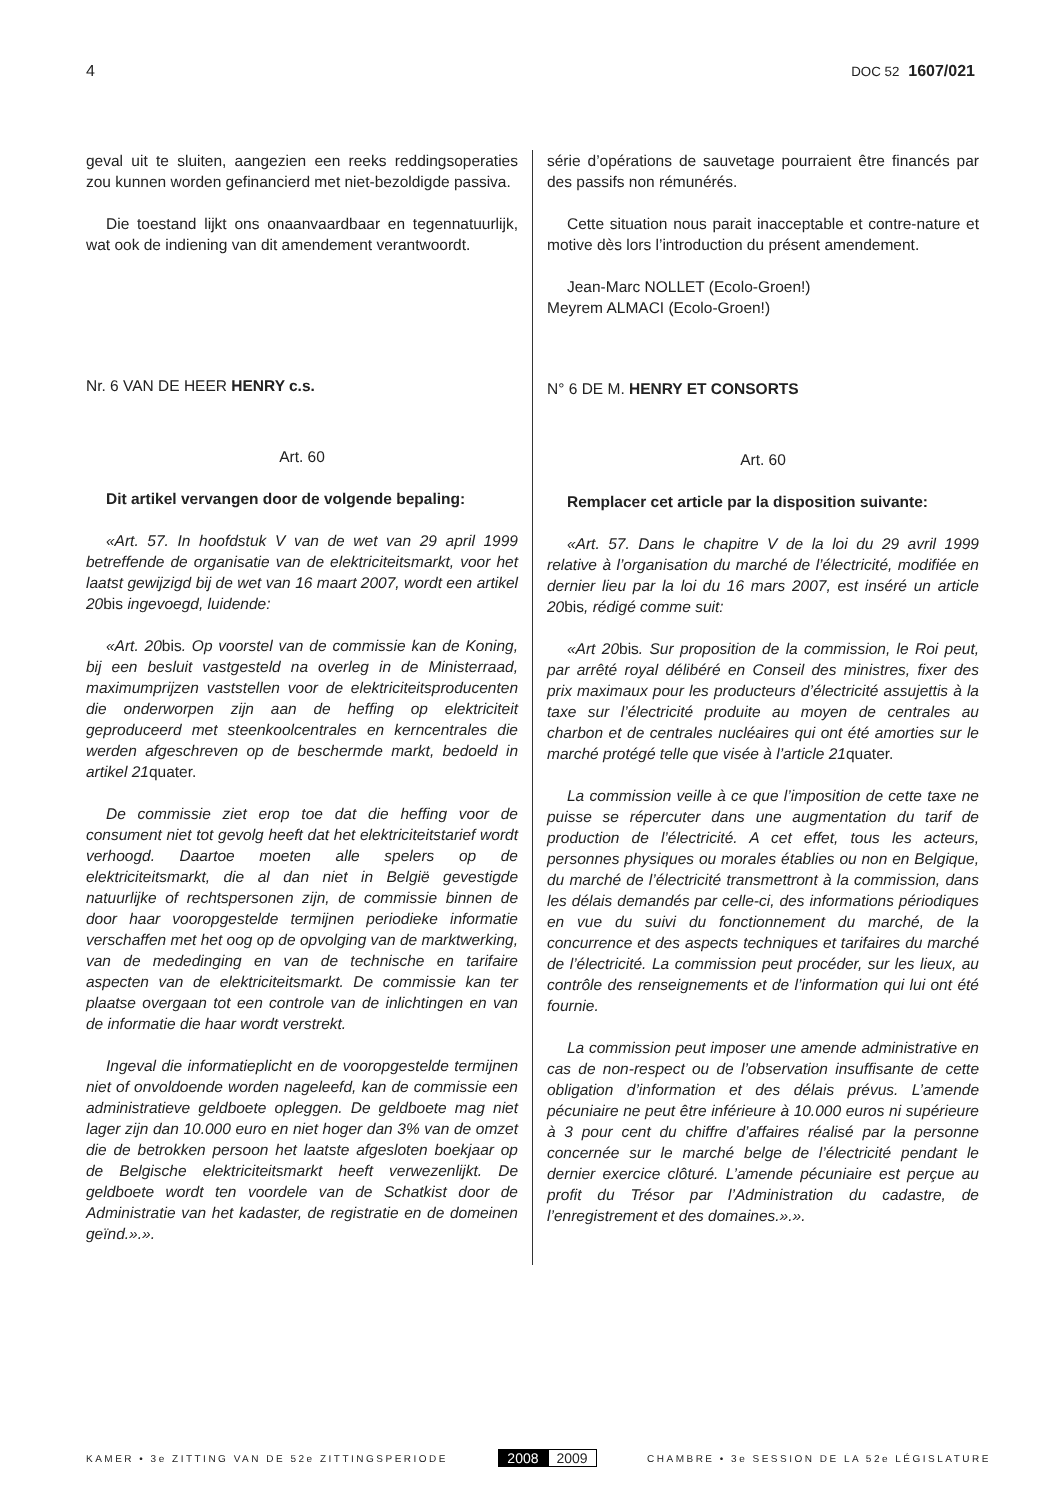4 DOC 52 1607/021
geval uit te sluiten, aangezien een reeks reddingsoperaties zou kunnen worden gefinancierd met niet-bezoldigde passiva.
Die toestand lijkt ons onaanvaardbaar en tegennatuurlijk, wat ook de indiening van dit amendement verantwoordt.
Nr. 6 VAN DE HEER HENRY c.s.
Art. 60
Dit artikel vervangen door de volgende bepaling:
«Art. 57. In hoofdstuk V van de wet van 29 april 1999 betreffende de organisatie van de elektriciteitsmarkt, voor het laatst gewijzigd bij de wet van 16 maart 2007, wordt een artikel 20bis ingevoegd, luidende:
«Art. 20bis. Op voorstel van de commissie kan de Koning, bij een besluit vastgesteld na overleg in de Ministerraad, maximumprijzen vaststellen voor de elektriciteitsproducenten die onderworpen zijn aan de heffing op elektriciteit geproduceerd met steenkoolcentrales en kerncentrales die werden afgeschreven op de beschermde markt, bedoeld in artikel 21quater.
De commissie ziet erop toe dat die heffing voor de consument niet tot gevolg heeft dat het elektriciteitstarief wordt verhoogd. Daartoe moeten alle spelers op de elektriciteitsmarkt, die al dan niet in België gevestigde natuurlijke of rechtspersonen zijn, de commissie binnen de door haar vooropgestelde termijnen periodieke informatie verschaffen met het oog op de opvolging van de marktwerking, van de mededinging en van de technische en tarifaire aspecten van de elektriciteitsmarkt. De commissie kan ter plaatse overgaan tot een controle van de inlichtingen en van de informatie die haar wordt verstrekt.
Ingeval die informatieplicht en de vooropgestelde termijnen niet of onvoldoende worden nageleefd, kan de commissie een administratieve geldboete opleggen. De geldboete mag niet lager zijn dan 10.000 euro en niet hoger dan 3% van de omzet die de betrokken persoon het laatste afgesloten boekjaar op de Belgische elektriciteitsmarkt heeft verwezenlijkt. De geldboete wordt ten voordele van de Schatkist door de Administratie van het kadaster, de registratie en de domeinen geïnd.».».
série d’opérations de sauvetage pourraient être financés par des passifs non rémunérés.
Cette situation nous parait inacceptable et contre-nature et motive dès lors l’introduction du présent amendement.
Jean-Marc NOLLET (Ecolo-Groen!)
Meyrem ALMACI (Ecolo-Groen!)
N° 6 DE M. HENRY ET CONSORTS
Art. 60
Remplacer cet article par la disposition suivante:
«Art. 57. Dans le chapitre V de la loi du 29 avril 1999 relative à l’organisation du marché de l’électricité, modifiée en dernier lieu par la loi du 16 mars 2007, est inséré un article 20bis, rédigé comme suit:
«Art 20bis. Sur proposition de la commission, le Roi peut, par arrêté royal délibéré en Conseil des ministres, fixer des prix maximaux pour les producteurs d’électricité assujettis à la taxe sur l’électricité produite au moyen de centrales au charbon et de centrales nucléaires qui ont été amorties sur le marché protégé telle que visée à l’article 21quater.
La commission veille à ce que l’imposition de cette taxe ne puisse se répercuter dans une augmentation du tarif de production de l’électricité. A cet effet, tous les acteurs, personnes physiques ou morales établies ou non en Belgique, du marché de l’électricité transmettront à la commission, dans les délais demandés par celle-ci, des informations périodiques en vue du suivi du fonctionnement du marché, de la concurrence et des aspects techniques et tarifaires du marché de l’électricité. La commission peut procéder, sur les lieux, au contrôle des renseignements et de l’information qui lui ont été fournie.
La commission peut imposer une amende administrative en cas de non-respect ou de l’observation insuffisante de cette obligation d’information et des délais prévus. L’amende pécuniaire ne peut être inférieure à 10.000 euros ni supérieure à 3 pour cent du chiffre d’affaires réalisé par la personne concernée sur le marché belge de l’électricité pendant le dernier exercice clôturé. L’amende pécuniaire est perçue au profit du Trésor par l’Administration du cadastre, de l’enregistrement et des domaines.».».
KAMER • 3e ZITTING VAN DE 52e ZITTINGSPERIODE 2008 2009 CHAMBRE • 3e SESSION DE LA 52e LÉGISLATURE